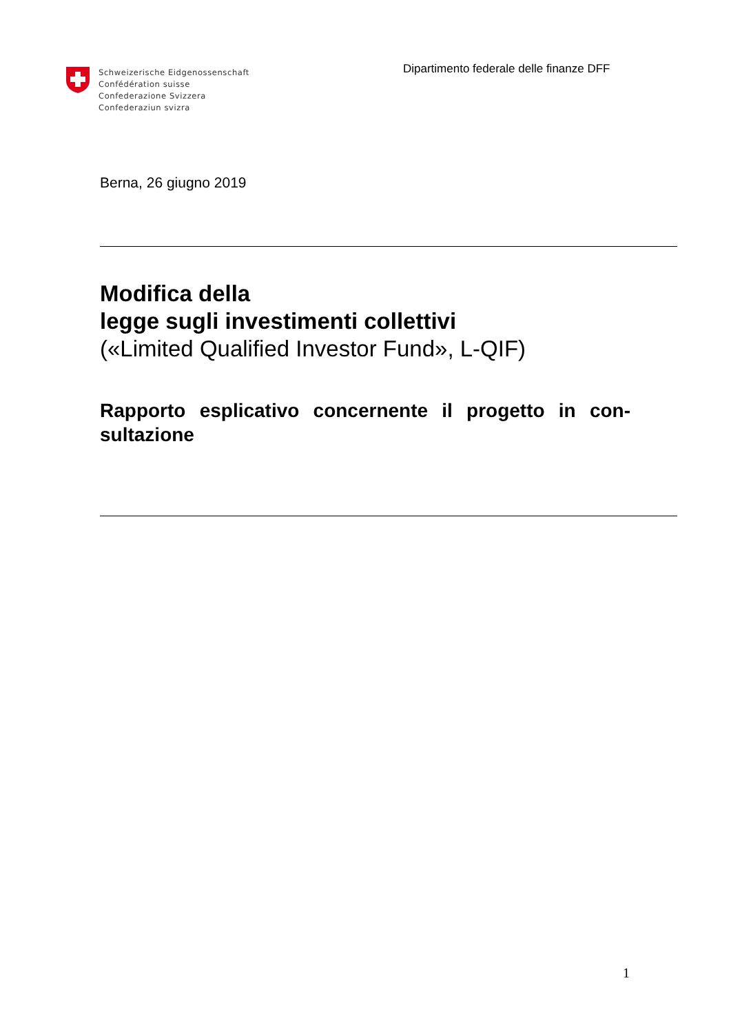Schweizerische Eidgenossenschaft
Confédération suisse
Confederazione Svizzera
Confederaziun svizra
Dipartimento federale delle finanze DFF
Berna, 26 giugno 2019
Modifica della
legge sugli investimenti collettivi
(«Limited Qualified Investor Fund», L-QIF)
Rapporto esplicativo concernente il progetto in con-sultazione
1